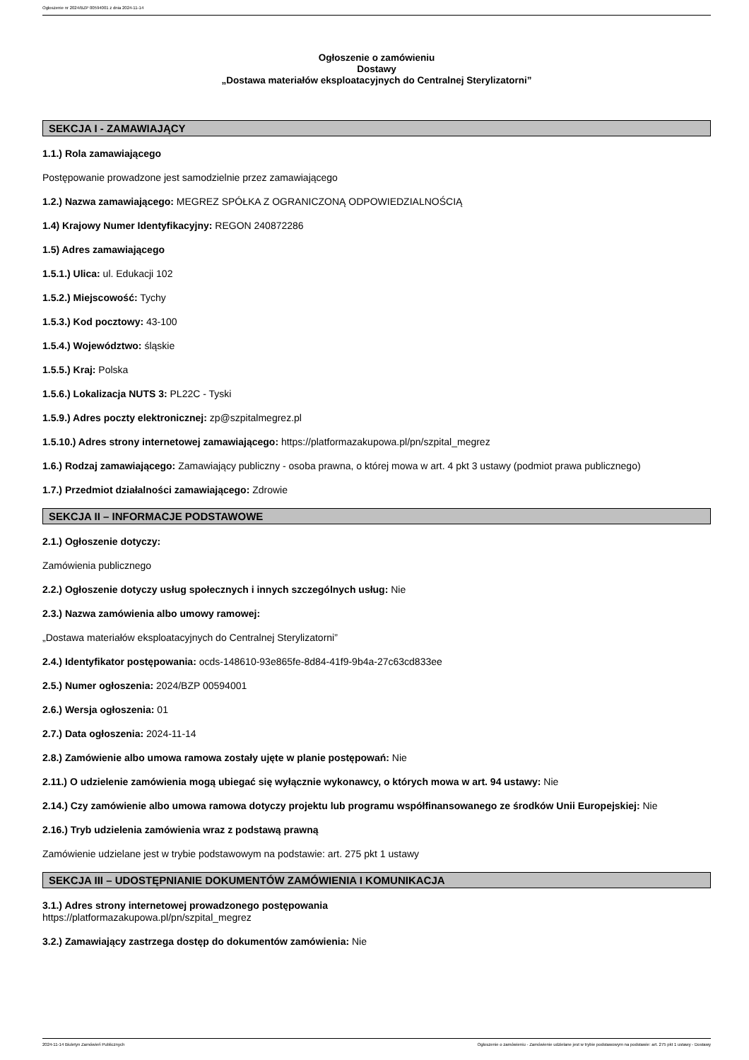Ogłoszenie nr 2024/BZP 00594001 z dnia 2024-11-14
Ogłoszenie o zamówieniu
Dostawy
„Dostawa materiałów eksploatacyjnych do Centralnej Sterylizatorni”
SEKCJA I - ZAMAWIAJĄCY
1.1.) Rola zamawiającego
Postępowanie prowadzone jest samodzielnie przez zamawiającego
1.2.) Nazwa zamawiającego: MEGREZ SPÓŁKA Z OGRANICZONĄ ODPOWIEDZIALNOŚCIĄ
1.4) Krajowy Numer Identyfikacyjny: REGON 240872286
1.5) Adres zamawiającego
1.5.1.) Ulica: ul. Edukacji 102
1.5.2.) Miejscowość: Tychy
1.5.3.) Kod pocztowy: 43-100
1.5.4.) Województwo: śląskie
1.5.5.) Kraj: Polska
1.5.6.) Lokalizacja NUTS 3: PL22C - Tyski
1.5.9.) Adres poczty elektronicznej: zp@szpitalmegrez.pl
1.5.10.) Adres strony internetowej zamawiającego: https://platformazakupowa.pl/pn/szpital_megrez
1.6.) Rodzaj zamawiającego: Zamawiający publiczny - osoba prawna, o której mowa w art. 4 pkt 3 ustawy (podmiot prawa publicznego)
1.7.) Przedmiot działalności zamawiającego: Zdrowie
SEKCJA II – INFORMACJE PODSTAWOWE
2.1.) Ogłoszenie dotyczy:
Zamówienia publicznego
2.2.) Ogłoszenie dotyczy usług społecznych i innych szczególnych usług: Nie
2.3.) Nazwa zamówienia albo umowy ramowej:
„Dostawa materiałów eksploatacyjnych do Centralnej Sterylizatorni”
2.4.) Identyfikator postępowania: ocds-148610-93e865fe-8d84-41f9-9b4a-27c63cd833ee
2.5.) Numer ogłoszenia: 2024/BZP 00594001
2.6.) Wersja ogłoszenia: 01
2.7.) Data ogłoszenia: 2024-11-14
2.8.) Zamówienie albo umowa ramowa zostały ujęte w planie postępowań: Nie
2.11.) O udzielenie zamówienia mogą ubiegać się wyłącznie wykonawcy, o których mowa w art. 94 ustawy: Nie
2.14.) Czy zamówienie albo umowa ramowa dotyczy projektu lub programu współfinansowanego ze środków Unii Europejskiej: Nie
2.16.) Tryb udzielenia zamówienia wraz z podstawą prawną
Zamówienie udzielane jest w trybie podstawowym na podstawie: art. 275 pkt 1 ustawy
SEKCJA III – UDOSTĘPNIANIE DOKUMENTÓW ZAMÓWIENIA I KOMUNIKACJA
3.1.) Adres strony internetowej prowadzonego postępowania
https://platformazakupowa.pl/pn/szpital_megrez
3.2.) Zamawiający zastrzega dostęp do dokumentów zamówienia: Nie
2024-11-14 Biuletyn Zamówień Publicznych Ogłoszenie o zamówieniu - Zamówienie udzielane jest w trybie podstawowym na podstawie: art. 275 pkt 1 ustawy - Dostawy